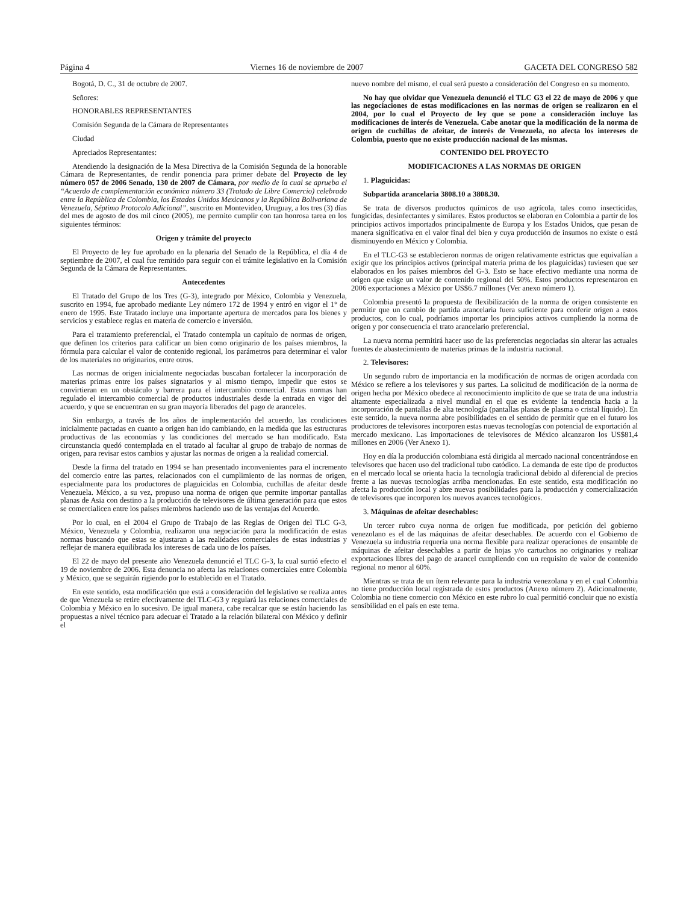Página 4 Viernes 16 de noviembre de 2007 GACETA DEL CONGRESO 582
Bogotá, D. C., 31 de octubre de 2007.
Señores:
HONORABLES REPRESENTANTES
Comisión Segunda de la Cámara de Representantes
Ciudad
Apreciados Representantes:
Atendiendo la designación de la Mesa Directiva de la Comisión Segunda de la honorable Cámara de Representantes, de rendir ponencia para primer debate del Proyecto de ley número 057 de 2006 Senado, 130 de 2007 de Cámara, por medio de la cual se aprueba el “Acuerdo de complementación económica número 33 (Tratado de Libre Comercio) celebrado entre la República de Colombia, los Estados Unidos Mexicanos y la República Bolivariana de Venezuela, Séptimo Protocolo Adicional”, suscrito en Montevideo, Uruguay, a los tres (3) días del mes de agosto de dos mil cinco (2005), me permito cumplir con tan honrosa tarea en los siguientes términos:
Origen y trámite del proyecto
El Proyecto de ley fue aprobado en la plenaria del Senado de la República, el día 4 de septiembre de 2007, el cual fue remitido para seguir con el trámite legislativo en la Comisión Segunda de la Cámara de Representantes.
Antecedentes
El Tratado del Grupo de los Tres (G-3), integrado por México, Colombia y Venezuela, suscrito en 1994, fue aprobado mediante Ley número 172 de 1994 y entró en vigor el 1° de enero de 1995. Este Tratado incluye una importante apertura de mercados para los bienes y servicios y establece reglas en materia de comercio e inversión.
Para el tratamiento preferencial, el Tratado contempla un capítulo de normas de origen, que definen los criterios para calificar un bien como originario de los países miembros, la fórmula para calcular el valor de contenido regional, los parámetros para determinar el valor de los materiales no originarios, entre otros.
Las normas de origen inicialmente negociadas buscaban fortalecer la incorporación de materias primas entre los países signatarios y al mismo tiempo, impedir que estos se convirtieran en un obstáculo y barrera para el intercambio comercial. Estas normas han regulado el intercambio comercial de productos industriales desde la entrada en vigor del acuerdo, y que se encuentran en su gran mayoría liberados del pago de aranceles.
Sin embargo, a través de los años de implementación del acuerdo, las condiciones inicialmente pactadas en cuanto a origen han ido cambiando, en la medida que las estructuras productivas de las economías y las condiciones del mercado se han modificado. Esta circunstancia quedó contemplada en el tratado al facultar al grupo de trabajo de normas de origen, para revisar estos cambios y ajustar las normas de origen a la realidad comercial.
Desde la firma del tratado en 1994 se han presentado inconvenientes para el incremento del comercio entre las partes, relacionados con el cumplimiento de las normas de origen, especialmente para los productores de plaguicidas en Colombia, cuchillas de afeitar desde Venezuela. México, a su vez, propuso una norma de origen que permite importar pantallas planas de Asia con destino a la producción de televisores de última generación para que estos se comercialicen entre los países miembros haciendo uso de las ventajas del Acuerdo.
Por lo cual, en el 2004 el Grupo de Trabajo de las Reglas de Origen del TLC G-3, México, Venezuela y Colombia, realizaron una negociación para la modificación de estas normas buscando que estas se ajustaran a las realidades comerciales de estas industrias y reflejar de manera equilibrada los intereses de cada uno de los países.
El 22 de mayo del presente año Venezuela denunció el TLC G-3, la cual surtió efecto el 19 de noviembre de 2006. Esta denuncia no afecta las relaciones comerciales entre Colombia y México, que se seguirán rigiendo por lo establecido en el Tratado.
En este sentido, esta modificación que está a consideración del legislativo se realiza antes de que Venezuela se retire efectivamente del TLC-G3 y regulará las relaciones comerciales de Colombia y México en lo sucesivo. De igual manera, cabe recalcar que se están haciendo las propuestas a nivel técnico para adecuar el Tratado a la relación bilateral con México y definir el
nuevo nombre del mismo, el cual será puesto a consideración del Congreso en su momento.
No hay que olvidar que Venezuela denunció el TLC G3 el 22 de mayo de 2006 y que las negociaciones de estas modificaciones en las normas de origen se realizaron en el 2004, por lo cual el Proyecto de ley que se pone a consideración incluye las modificaciones de interés de Venezuela. Cabe anotar que la modificación de la norma de origen de cuchillas de afeitar, de interés de Venezuela, no afecta los intereses de Colombia, puesto que no existe producción nacional de las mismas.
CONTENIDO DEL PROYECTO
MODIFICACIONES A LAS NORMAS DE ORIGEN
1. Plaguicidas:
Subpartida arancelaria 3808.10 a 3808.30.
Se trata de diversos productos químicos de uso agrícola, tales como insecticidas, fungicidas, desinfectantes y similares. Estos productos se elaboran en Colombia a partir de los principios activos importados principalmente de Europa y los Estados Unidos, que pesan de manera significativa en el valor final del bien y cuya producción de insumos no existe o está disminuyendo en México y Colombia.
En el TLC-G3 se establecieron normas de origen relativamente estrictas que equivalían a exigir que los principios activos (principal materia prima de los plaguicidas) tuviesen que ser elaborados en los países miembros del G-3. Esto se hace efectivo mediante una norma de origen que exige un valor de contenido regional del 50%. Estos productos representaron en 2006 exportaciones a México por US$6.7 millones (Ver anexo número 1).
Colombia presentó la propuesta de flexibilización de la norma de origen consistente en permitir que un cambio de partida arancelaria fuera suficiente para conferir origen a estos productos, con lo cual, podríamos importar los principios activos cumpliendo la norma de origen y por consecuencia el trato arancelario preferencial.
La nueva norma permitirá hacer uso de las preferencias negociadas sin alterar las actuales fuentes de abastecimiento de materias primas de la industria nacional.
2. Televisores:
Un segundo rubro de importancia en la modificación de normas de origen acordada con México se refiere a los televisores y sus partes. La solicitud de modificación de la norma de origen hecha por México obedece al reconocimiento implícito de que se trata de una industria altamente especializada a nivel mundial en el que es evidente la tendencia hacia a la incorporación de pantallas de alta tecnología (pantallas planas de plasma o cristal líquido). En este sentido, la nueva norma abre posibilidades en el sentido de permitir que en el futuro los productores de televisores incorporen estas nuevas tecnologías con potencial de exportación al mercado mexicano. Las importaciones de televisores de México alcanzaron los US$81,4 millones en 2006 (Ver Anexo 1).
Hoy en día la producción colombiana está dirigida al mercado nacional concentrándose en televisores que hacen uso del tradicional tubo catódico. La demanda de este tipo de productos en el mercado local se orienta hacia la tecnología tradicional debido al diferencial de precios frente a las nuevas tecnologías arriba mencionadas. En este sentido, esta modificación no afecta la producción local y abre nuevas posibilidades para la producción y comercialización de televisores que incorporen los nuevos avances tecnológicos.
3. Máquinas de afeitar desechables:
Un tercer rubro cuya norma de origen fue modificada, por petición del gobierno venezolano es el de las máquinas de afeitar desechables. De acuerdo con el Gobierno de Venezuela su industria requería una norma flexible para realizar operaciones de ensamble de máquinas de afeitar desechables a partir de hojas y/o cartuchos no originarios y realizar exportaciones libres del pago de arancel cumpliendo con un requisito de valor de contenido regional no menor al 60%.
Mientras se trata de un ítem relevante para la industria venezolana y en el cual Colombia no tiene producción local registrada de estos productos (Anexo número 2). Adicionalmente, Colombia no tiene comercio con México en este rubro lo cual permitió concluir que no existía sensibilidad en el país en este tema.